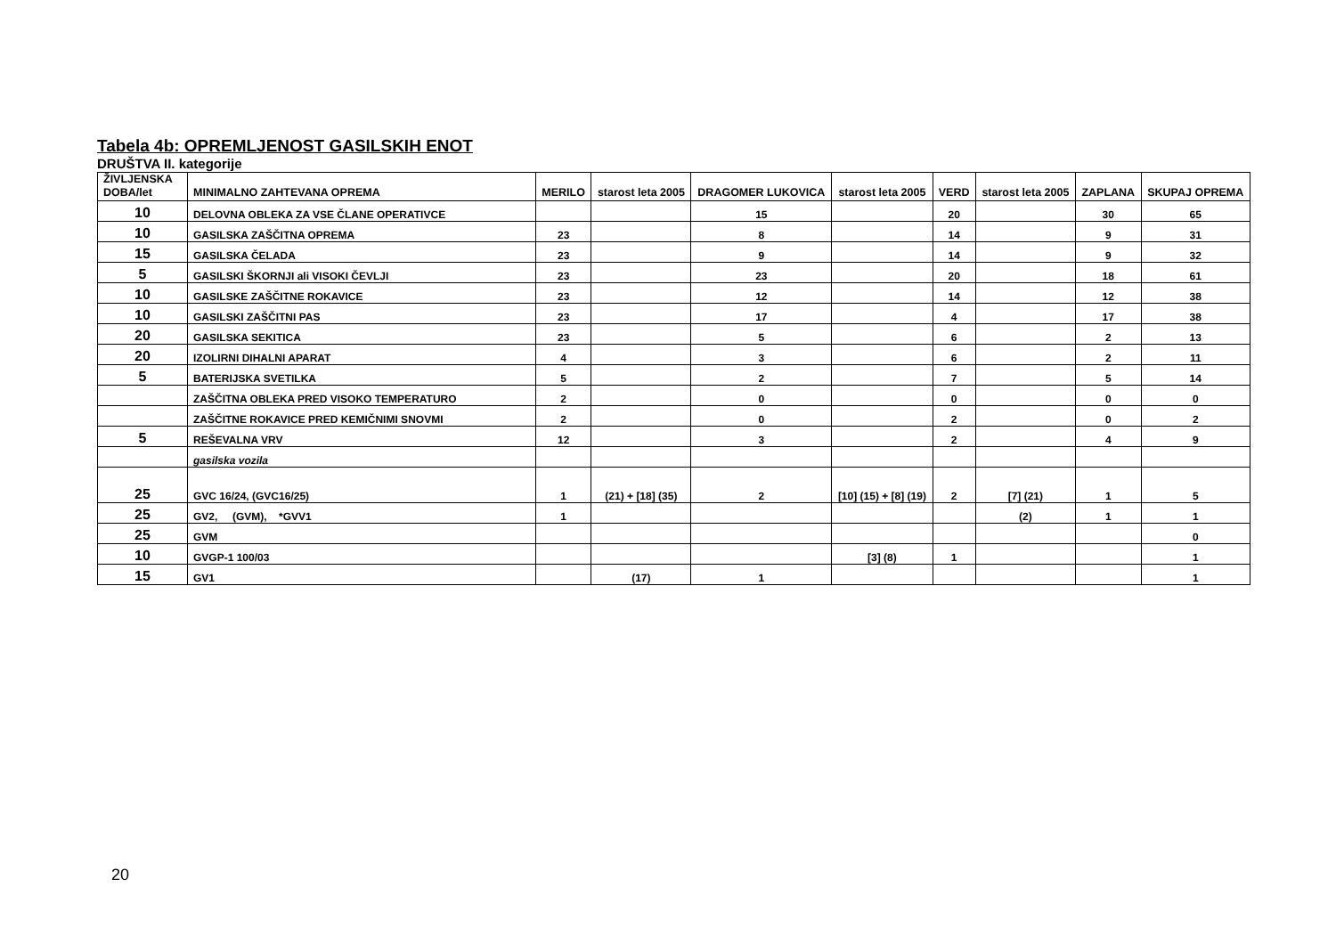Tabela 4b: OPREMLJENOST GASILSKIH ENOT
DRUŠTVA II. kategorije
| ŽIVLJENSKA DOBA/let | MINIMALNO ZAHTEVANA OPREMA | MERILO | starost leta 2005 | DRAGOMER LUKOVICA | starost leta 2005 | VERD | starost leta 2005 | ZAPLANA | SKUPAJ OPREMA |
| --- | --- | --- | --- | --- | --- | --- | --- | --- | --- |
| 10 | DELOVNA OBLEKA ZA VSE ČLANE OPERATIVCE | | | 15 | | 20 | | 30 | 65 |
| 10 | GASILSKA ZAŠČITNA OPREMA | 23 | | 8 | | 14 | | 9 | 31 |
| 15 | GASILSKA ČELADA | 23 | | 9 | | 14 | | 9 | 32 |
| 5 | GASILSKI ŠKORNJI ali VISOKI ČEVLJI | 23 | | 23 | | 20 | | 18 | 61 |
| 10 | GASILSKE ZAŠČITNE ROKAVICE | 23 | | 12 | | 14 | | 12 | 38 |
| 10 | GASILSKI ZAŠČITNI PAS | 23 | | 17 | | 4 | | 17 | 38 |
| 20 | GASILSKA SEKITICA | 23 | | 5 | | 6 | | 2 | 13 |
| 20 | IZOLIRNI DIHALNI APARAT | 4 | | 3 | | 6 | | 2 | 11 |
| 5 | BATERIJSKA SVETILKA | 5 | | 2 | | 7 | | 5 | 14 |
| | ZAŠČITNA OBLEKA PRED VISOKO TEMPERATURO | 2 | | 0 | | 0 | | 0 | 0 |
| | ZAŠČITNE ROKAVICE PRED KEMIČNIMI SNOVMI | 2 | | 0 | | 2 | | 0 | 2 |
| 5 | REŠEVALNA VRV | 12 | | 3 | | 2 | | 4 | 9 |
| | gasilska vozila | | | | | | | | |
| 25 | GVC 16/24, (GVC16/25) | 1 | (21) + [18] (35) | 2 | [10] (15) + [8] (19) | 2 | [7] (21) | 1 | 5 |
| 25 | GV2, (GVM), *GVV1 | 1 | | | | | (2) | 1 | 1 |
| 25 | GVM | | | | | | | | 0 |
| 10 | GVGP-1 100/03 | | | | [3] (8) | 1 | | | 1 |
| 15 | GV1 | | (17) | 1 | | | | | 1 |
20